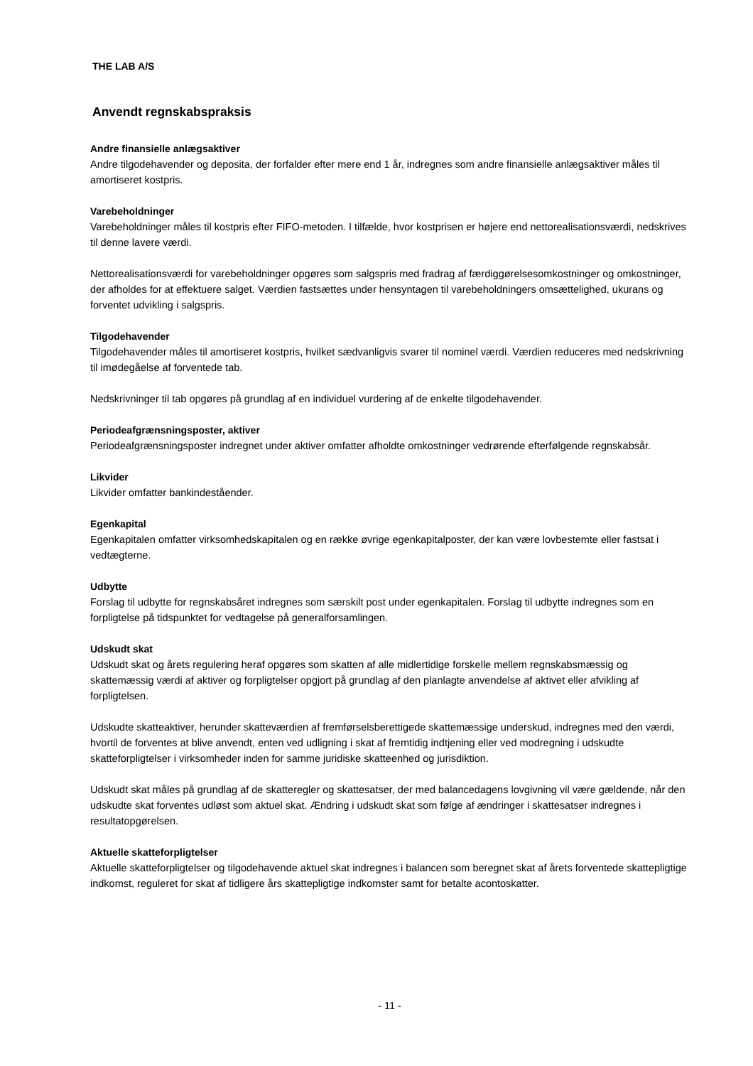THE LAB A/S
Anvendt regnskabspraksis
Andre finansielle anlægsaktiver
Andre tilgodehavender og deposita, der forfalder efter mere end 1 år, indregnes som andre finansielle anlægsaktiver måles til amortiseret kostpris.
Varebeholdninger
Varebeholdninger måles til kostpris efter FIFO-metoden. I tilfælde, hvor kostprisen er højere end nettorealisationsværdi, nedskrives til denne lavere værdi.
Nettorealisationsværdi for varebeholdninger opgøres som salgspris med fradrag af færdiggørelsesomkostninger og omkostninger, der afholdes for at effektuere salget. Værdien fastsættes under hensyntagen til varebeholdningers omsættelighed, ukurans og forventet udvikling i salgspris.
Tilgodehavender
Tilgodehavender måles til amortiseret kostpris, hvilket sædvanligvis svarer til nominel værdi. Værdien reduceres med nedskrivning til imødegåelse af forventede tab.
Nedskrivninger til tab opgøres på grundlag af en individuel vurdering af de enkelte tilgodehavender.
Periodeafgrænsningsposter, aktiver
Periodeafgrænsningsposter indregnet under aktiver omfatter afholdte omkostninger vedrørende efterfølgende regnskabsår.
Likvider
Likvider omfatter bankindeståender.
Egenkapital
Egenkapitalen omfatter virksomhedskapitalen og en række øvrige egenkapitalposter, der kan være lovbestemte eller fastsat i vedtægterne.
Udbytte
Forslag til udbytte for regnskabsåret indregnes som særskilt post under egenkapitalen. Forslag til udbytte indregnes som en forpligtelse på tidspunktet for vedtagelse på generalforsamlingen.
Udskudt skat
Udskudt skat og årets regulering heraf opgøres som skatten af alle midlertidige forskelle mellem regnskabsmæssig og skattemæssig værdi af aktiver og forpligtelser opgjort på grundlag af den planlagte anvendelse af aktivet eller afvikling af forpligtelsen.
Udskudte skatteaktiver, herunder skatteværdien af fremførselsberettigede skattemæssige underskud, indregnes med den værdi, hvortil de forventes at blive anvendt, enten ved udligning i skat af fremtidig indtjening eller ved modregning i udskudte skatteforpligtelser i virksomheder inden for samme juridiske skatteenhed og jurisdiktion.
Udskudt skat måles på grundlag af de skatteregler og skattesatser, der med balancedagens lovgivning vil være gældende, når den udskudte skat forventes udløst som aktuel skat. Ændring i udskudt skat som følge af ændringer i skattesatser indregnes i resultatopgørelsen.
Aktuelle skatteforpligtelser
Aktuelle skatteforpligtelser og tilgodehavende aktuel skat indregnes i balancen som beregnet skat af årets forventede skattepligtige indkomst, reguleret for skat af tidligere års skattepligtige indkomster samt for betalte acontoskatter.
- 11 -